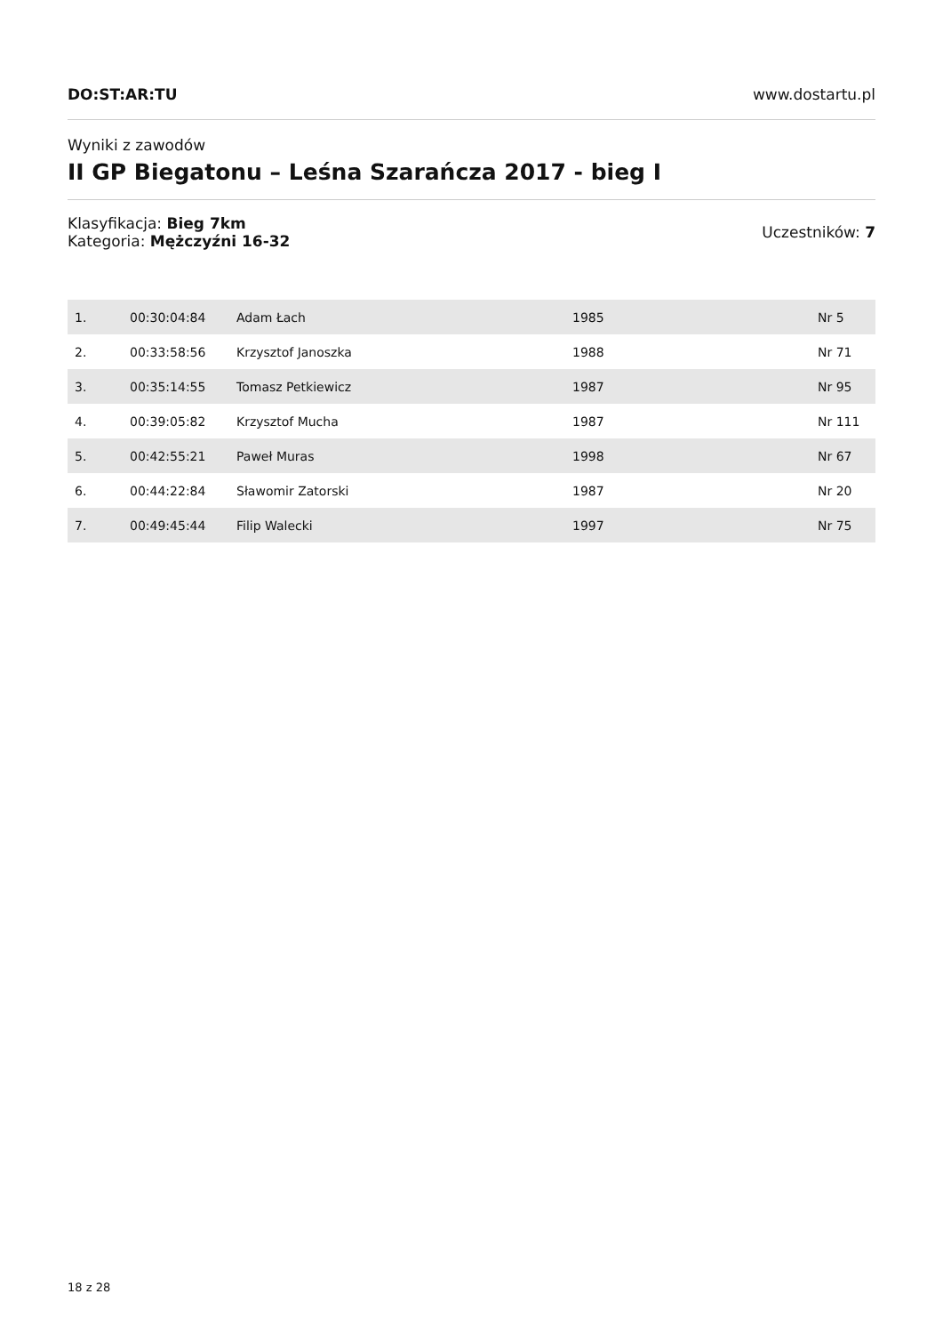DO:ST:AR:TU www.dostartu.pl
Wyniki z zawodów
II GP Biegatonu – Leśna Szarańcza 2017 - bieg I
Klasyfikacja: Bieg 7km
Kategoria: Mężczyźni 16-32
Uczestników: 7
| 1. | 00:30:04:84 | Adam Łach | 1985 | Nr 5 |
| 2. | 00:33:58:56 | Krzysztof Janoszka | 1988 | Nr 71 |
| 3. | 00:35:14:55 | Tomasz Petkiewicz | 1987 | Nr 95 |
| 4. | 00:39:05:82 | Krzysztof Mucha | 1987 | Nr 111 |
| 5. | 00:42:55:21 | Paweł Muras | 1998 | Nr 67 |
| 6. | 00:44:22:84 | Sławomir Zatorski | 1987 | Nr 20 |
| 7. | 00:49:45:44 | Filip Walecki | 1997 | Nr 75 |
18 z 28